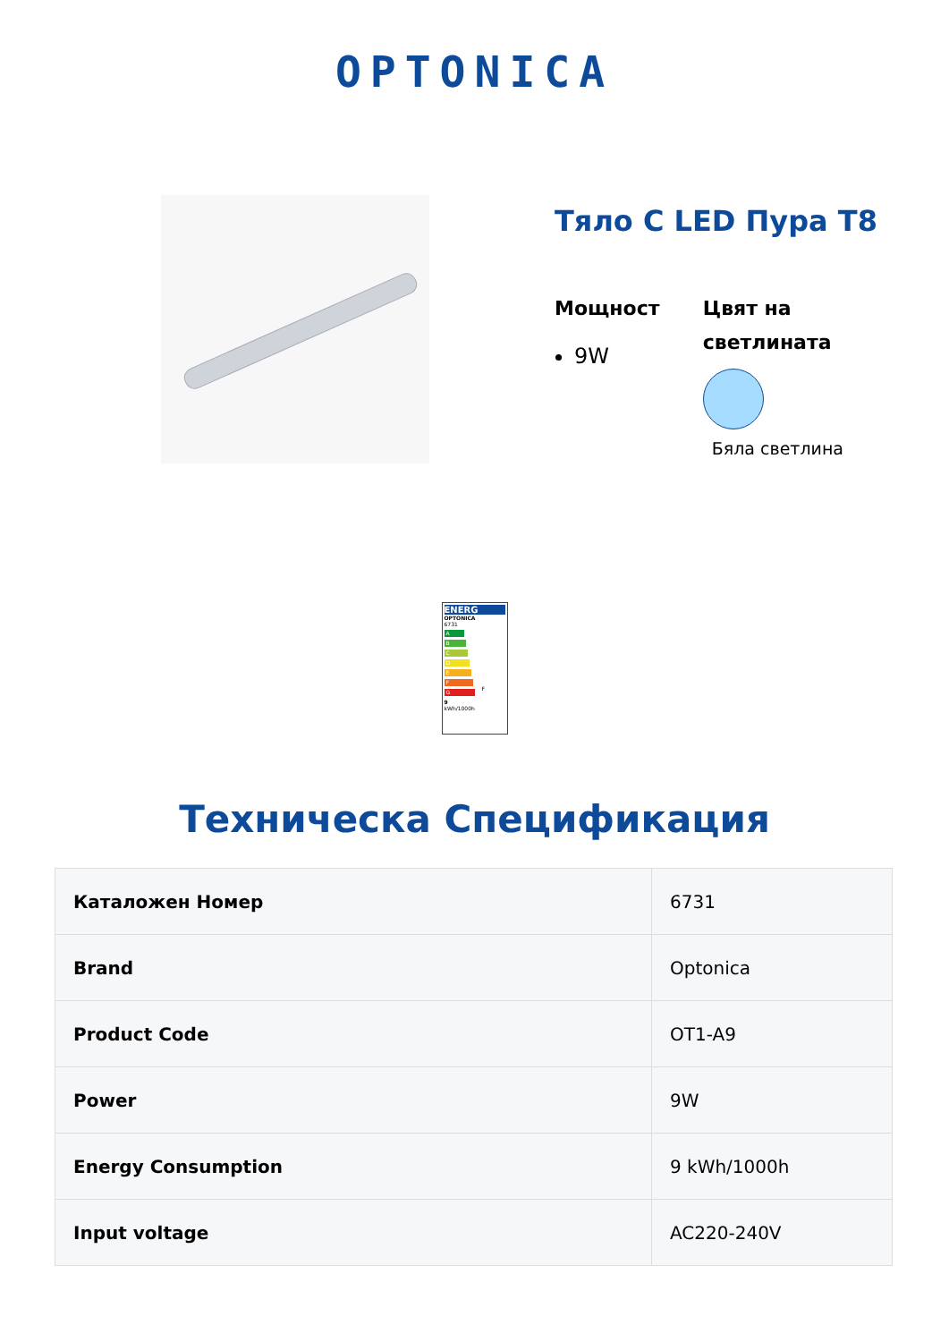OPTONICA
Тяло С LED Пура Т8
Мощност
9W
Цвят на светлината
Бяла светлина
ENERG
OPTONICA
6731
A
B
C
D
E
F F
G
9
kWh/1000h
Техническа Спецификация
| Каталожен Номер | 6731 |
| Brand | Optonica |
| Product Code | OT1-A9 |
| Power | 9W |
| Energy Consumption | 9 kWh/1000h |
| Input voltage | AC220-240V |